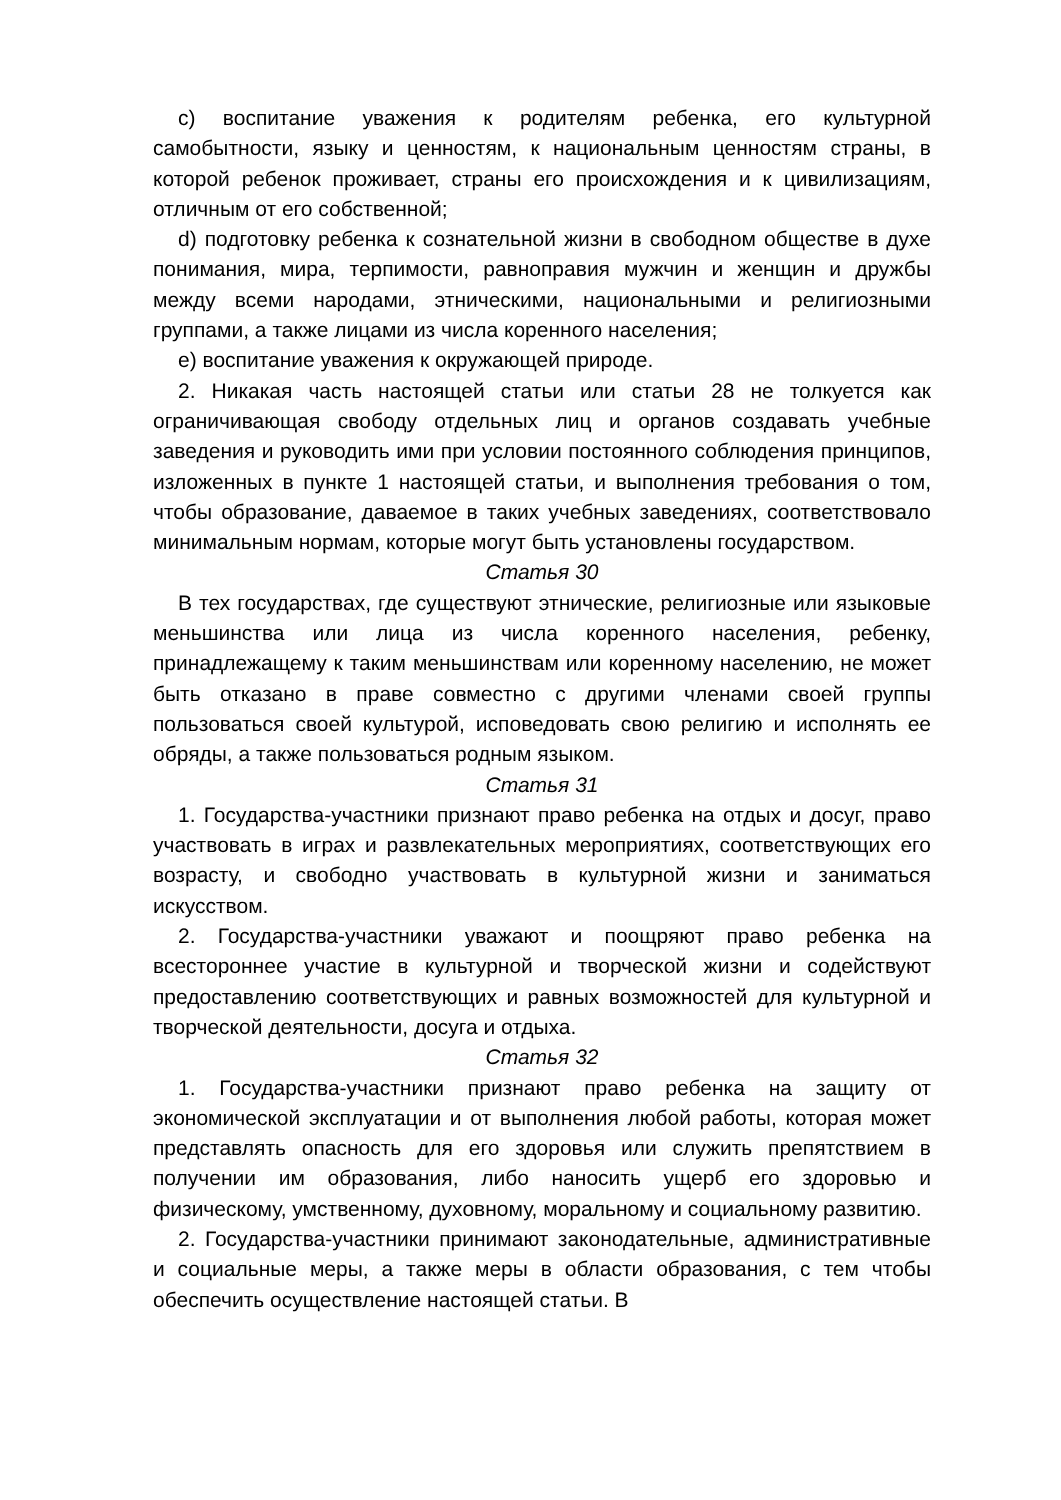c) воспитание уважения к родителям ребенка, его культурной самобытности, языку и ценностям, к национальным ценностям страны, в которой ребенок проживает, страны его происхождения и к цивилизациям, отличным от его собственной;
d) подготовку ребенка к сознательной жизни в свободном обществе в духе понимания, мира, терпимости, равноправия мужчин и женщин и дружбы между всеми народами, этническими, национальными и религиозными группами, а также лицами из числа коренного населения;
e) воспитание уважения к окружающей природе.
2. Никакая часть настоящей статьи или статьи 28 не толкуется как ограничивающая свободу отдельных лиц и органов создавать учебные заведения и руководить ими при условии постоянного соблюдения принципов, изложенных в пункте 1 настоящей статьи, и выполнения требования о том, чтобы образование, даваемое в таких учебных заведениях, соответствовало минимальным нормам, которые могут быть установлены государством.
Статья 30
В тех государствах, где существуют этнические, религиозные или языковые меньшинства или лица из числа коренного населения, ребенку, принадлежащему к таким меньшинствам или коренному населению, не может быть отказано в праве совместно с другими членами своей группы пользоваться своей культурой, исповедовать свою религию и исполнять ее обряды, а также пользоваться родным языком.
Статья 31
1. Государства-участники признают право ребенка на отдых и досуг, право участвовать в играх и развлекательных мероприятиях, соответствующих его возрасту, и свободно участвовать в культурной жизни и заниматься искусством.
2. Государства-участники уважают и поощряют право ребенка на всестороннее участие в культурной и творческой жизни и содействуют предоставлению соответствующих и равных возможностей для культурной и творческой деятельности, досуга и отдыха.
Статья 32
1. Государства-участники признают право ребенка на защиту от экономической эксплуатации и от выполнения любой работы, которая может представлять опасность для его здоровья или служить препятствием в получении им образования, либо наносить ущерб его здоровью и физическому, умственному, духовному, моральному и социальному развитию.
2. Государства-участники принимают законодательные, административные и социальные меры, а также меры в области образования, с тем чтобы обеспечить осуществление настоящей статьи. В